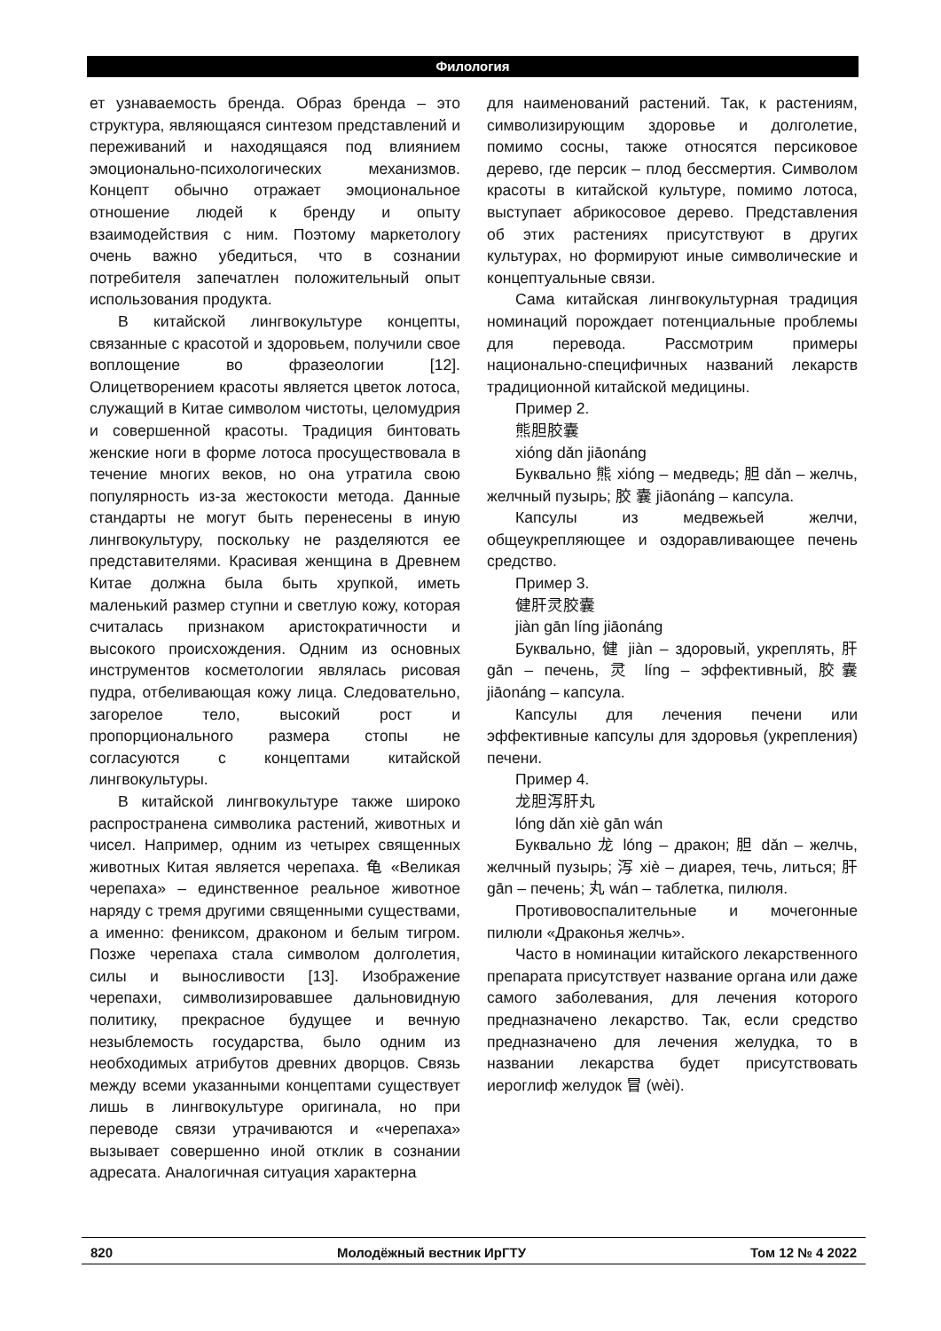Филология
ет узнаваемость бренда. Образ бренда – это структура, являющаяся синтезом представлений и переживаний и находящаяся под влиянием эмоционально-психологических механизмов. Концепт обычно отражает эмоциональное отношение людей к бренду и опыту взаимодействия с ним. Поэтому маркетологу очень важно убедиться, что в сознании потребителя запечатлен положительный опыт использования продукта.
В китайской лингвокультуре концепты, связанные с красотой и здоровьем, получили свое воплощение во фразеологии [12]. Олицетворением красоты является цветок лотоса, служащий в Китае символом чистоты, целомудрия и совершенной красоты. Традиция бинтовать женские ноги в форме лотоса просуществовала в течение многих веков, но она утратила свою популярность из-за жестокости метода. Данные стандарты не могут быть перенесены в иную лингвокультуру, поскольку не разделяются ее представителями. Красивая женщина в Древнем Китае должна была быть хрупкой, иметь маленький размер ступни и светлую кожу, которая считалась признаком аристократичности и высокого происхождения. Одним из основных инструментов косметологии являлась рисовая пудра, отбеливающая кожу лица. Следовательно, загорелое тело, высокий рост и пропорционального размера стопы не согласуются с концептами китайской лингвокультуры.
В китайской лингвокультуре также широко распространена символика растений, животных и чисел. Например, одним из четырех священных животных Китая является черепаха. 龟 «Великая черепаха» – единственное реальное животное наряду с тремя другими священными существами, а именно: фениксом, драконом и белым тигром. Позже черепаха стала символом долголетия, силы и выносливости [13]. Изображение черепахи, символизировавшее дальновидную политику, прекрасное будущее и вечную незыблемость государства, было одним из необходимых атрибутов древних дворцов. Связь между всеми указанными концептами существует лишь в лингвокультуре оригинала, но при переводе связи утрачиваются и «черепаха» вызывает совершенно иной отклик в сознании адресата. Аналогичная ситуация характерна
для наименований растений. Так, к растениям, символизирующим здоровье и долголетие, помимо сосны, также относятся персиковое дерево, где персик – плод бессмертия. Символом красоты в китайской культуре, помимо лотоса, выступает абрикосовое дерево. Представления об этих растениях присутствуют в других культурах, но формируют иные символические и концептуальные связи.
Сама китайская лингвокультурная традиция номинаций порождает потенциальные проблемы для перевода. Рассмотрим примеры национально-специфичных названий лекарств традиционной китайской медицины.
Пример 2.
熊胆胶囊
xióng dǎn jiāonáng
Буквально 熊 xióng – медведь; 胆 dǎn – желчь, желчный пузырь; 胶 囊 jiāonáng – капсула.
Капсулы из медвежьей желчи, общеукрепляющее и оздоравливающее печень средство.
Пример 3.
健肝灵胶囊
jiàn gān líng jiāonáng
Буквально, 健 jiàn – здоровый, укреплять, 肝 gān – печень, 灵 líng – эффективный, 胶囊 jiāonáng – капсула.
Капсулы для лечения печени или эффективные капсулы для здоровья (укрепления) печени.
Пример 4.
龙胆泻肝丸
lóng dǎn xiè gān wán
Буквально 龙 lóng – дракон; 胆 dǎn – желчь, желчный пузырь; 泻 xiè – диарея, течь, литься; 肝 gān – печень; 丸 wán – таблетка, пилюля.
Противовоспалительные и мочегонные пилюли «Драконья желчь».
Часто в номинации китайского лекарственного препарата присутствует название органа или даже самого заболевания, для лечения которого предназначено лекарство. Так, если средство предназначено для лечения желудка, то в названии лекарства будет присутствовать иероглиф желудок 冒 (wèi).
820 Молодёжный вестник ИрГТУ Том 12 № 4 2022